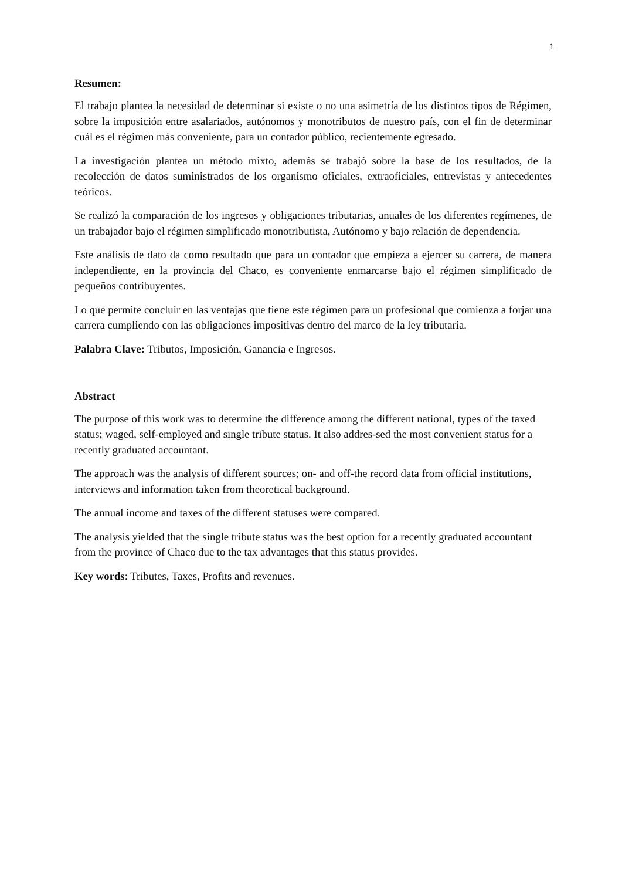1
Resumen:
El trabajo plantea la necesidad de determinar si existe o no una asimetría de los distintos tipos de Régimen, sobre la imposición entre asalariados, autónomos y monotributos de nuestro país, con el fin de determinar cuál es el régimen más conveniente, para un contador público, recientemente egresado.
La investigación plantea un método mixto, además se trabajó sobre la base de los resultados, de la recolección de datos suministrados de los organismo oficiales, extraoficiales, entrevistas y antecedentes teóricos.
Se realizó la comparación de los ingresos y obligaciones tributarias, anuales de los diferentes regímenes, de un trabajador bajo el régimen simplificado monotributista, Autónomo y bajo relación de dependencia.
Este análisis de dato da como resultado que para un contador que empieza a ejercer su carrera, de manera independiente, en la provincia del Chaco, es conveniente enmarcarse bajo el régimen simplificado de pequeños contribuyentes.
Lo que permite concluir en las ventajas que tiene este régimen para un profesional que comienza a forjar una carrera cumpliendo con las obligaciones impositivas dentro del marco de la ley tributaria.
Palabra Clave: Tributos, Imposición, Ganancia e Ingresos.
Abstract
The purpose of this work was to determine the difference among the different national, types of the taxed status; waged, self-employed and single tribute status. It also addres-sed the most convenient status for a recently graduated accountant.
The approach was the analysis of different sources; on- and off-the record data from official institutions, interviews and information taken from theoretical background.
The annual income and taxes of the different statuses were compared.
The analysis yielded that the single tribute status was the best option for a recently graduated accountant from the province of Chaco due to the tax advantages that this status provides.
Key words: Tributes, Taxes, Profits and revenues.